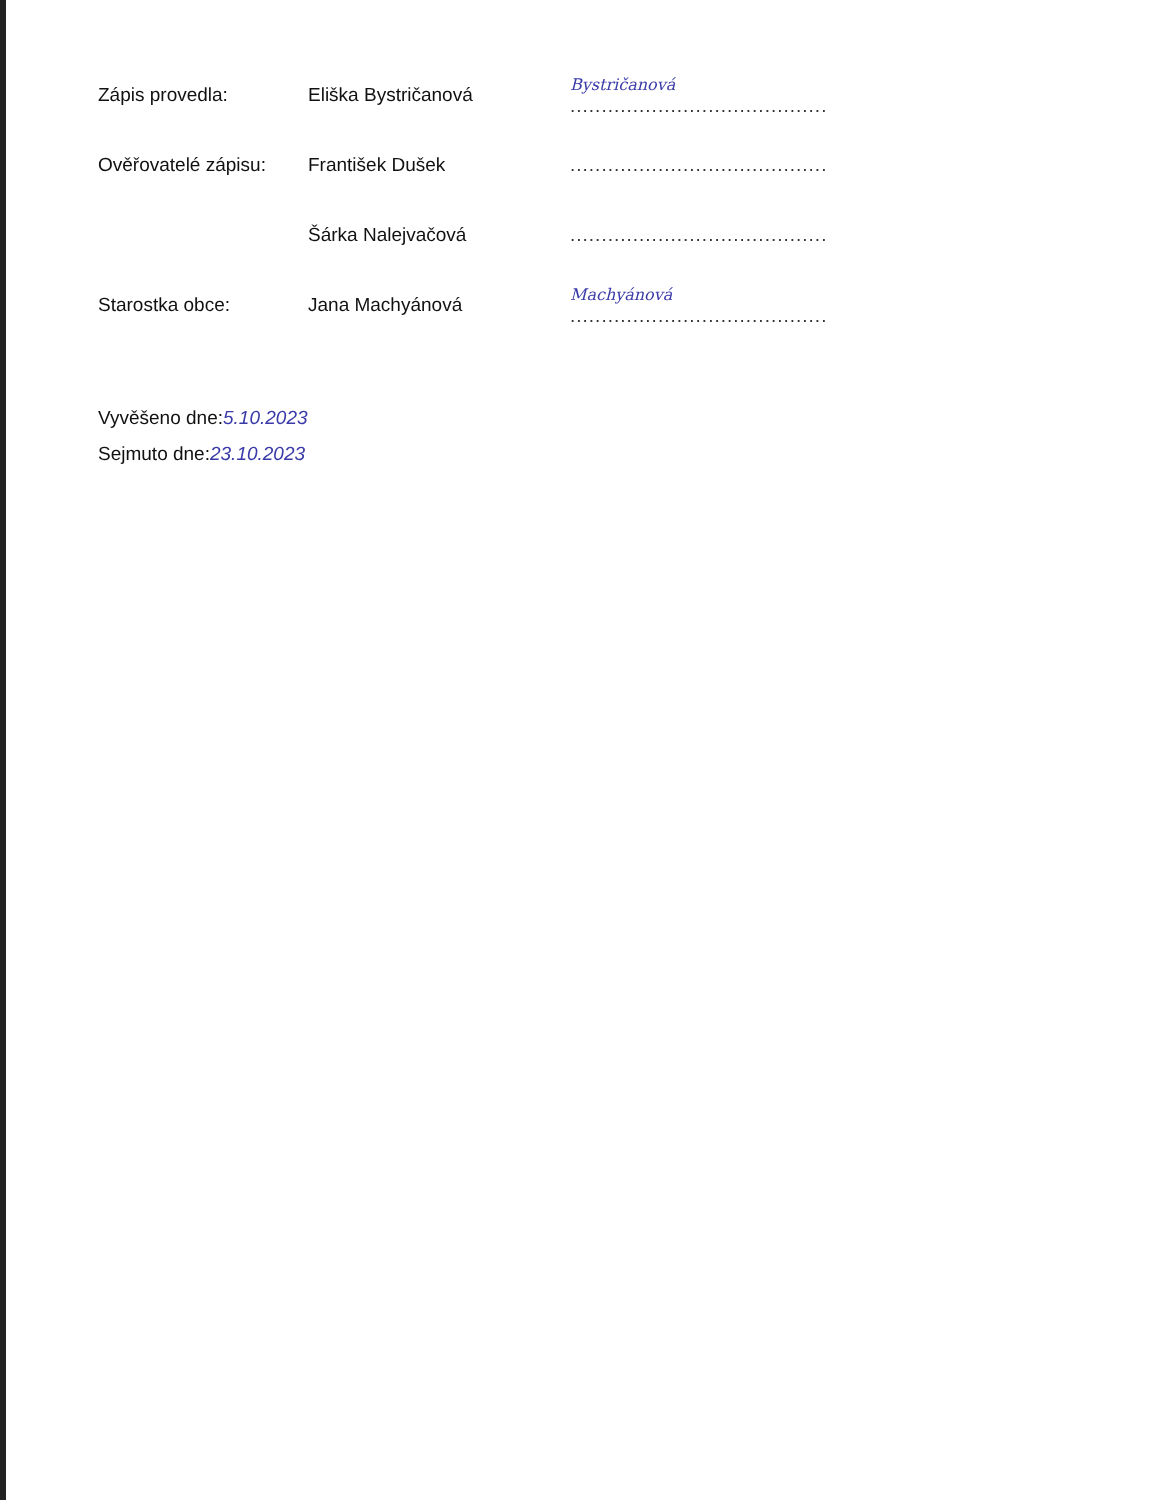| Zápis provedla: | Eliška Bystričanová | Bystričanová ......................................... |
| Ověřovatelé zápisu: | František Dušek | ......................................... |
| | Šárka Nalejvačová | ......................................... |
| Starostka obce: | Jana Machyánová | Machyánová ......................................... |
Vyvěšeno dne:5.10.2023
Sejmuto dne:23.10.2023